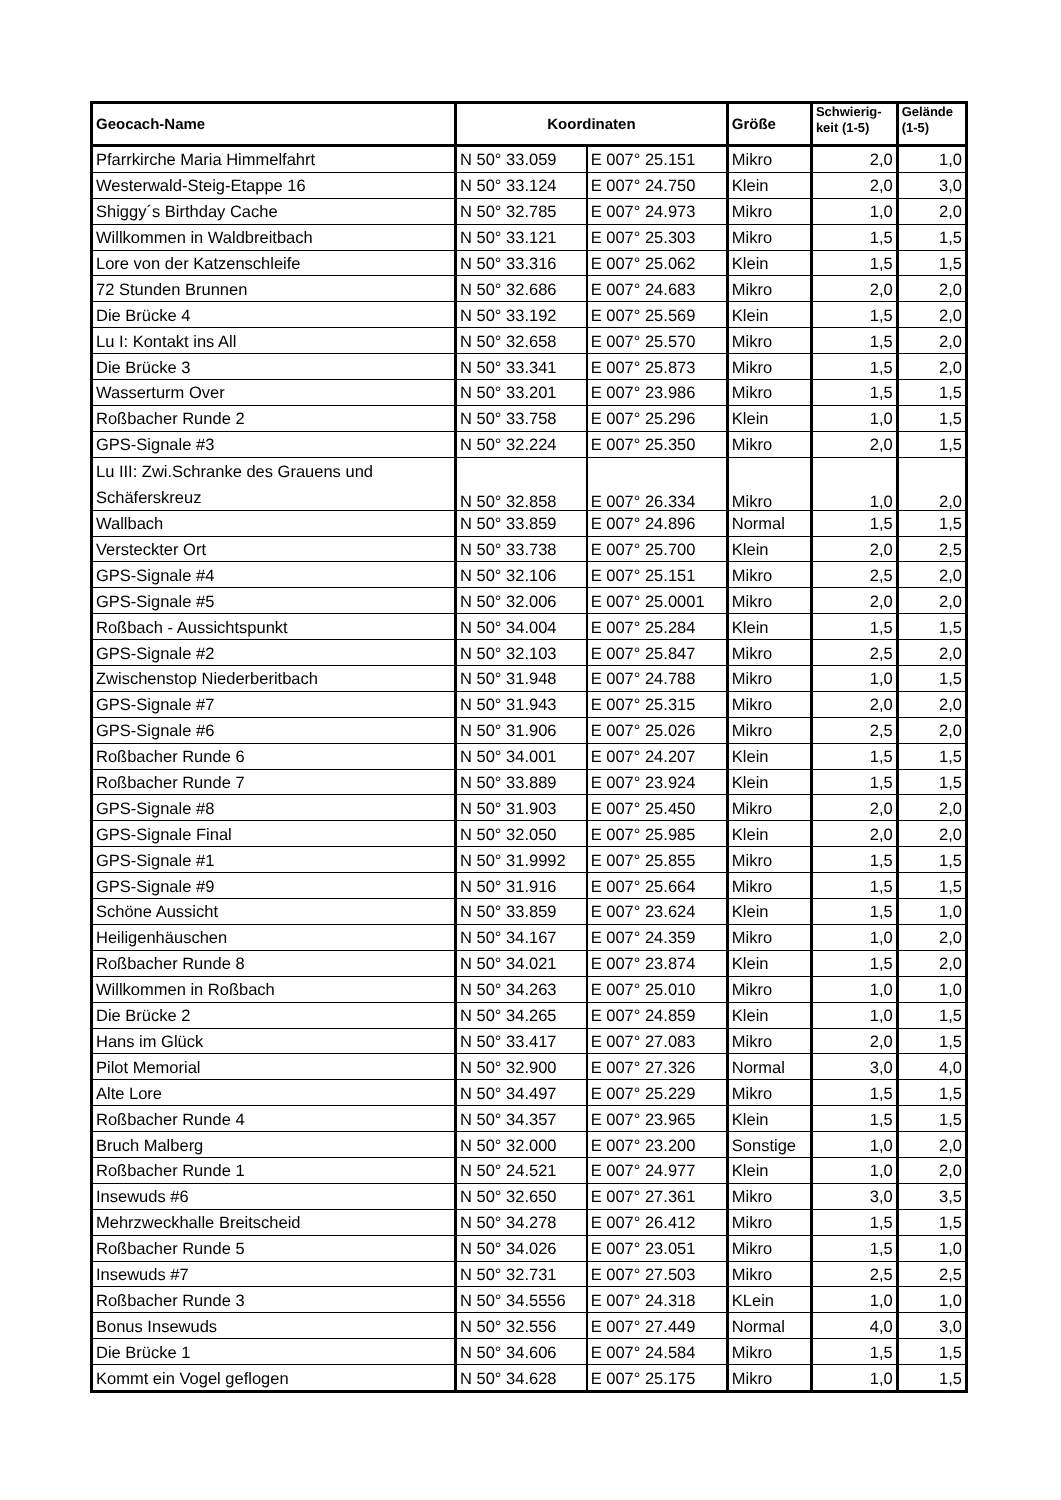| Geocach-Name | Koordinaten | | Größe | Schwierig- keit (1-5) | Gelände (1-5) |
| --- | --- | --- | --- | --- | --- |
| Pfarrkirche Maria Himmelfahrt | N 50° 33.059 | E 007° 25.151 | Mikro | 2,0 | 1,0 |
| Westerwald-Steig-Etappe 16 | N 50° 33.124 | E 007° 24.750 | Klein | 2,0 | 3,0 |
| Shiggy´s Birthday Cache | N 50° 32.785 | E 007° 24.973 | Mikro | 1,0 | 2,0 |
| Willkommen in Waldbreitbach | N 50° 33.121 | E 007° 25.303 | Mikro | 1,5 | 1,5 |
| Lore von der Katzenschleife | N 50° 33.316 | E 007° 25.062 | Klein | 1,5 | 1,5 |
| 72 Stunden Brunnen | N 50° 32.686 | E 007° 24.683 | Mikro | 2,0 | 2,0 |
| Die Brücke 4 | N 50° 33.192 | E 007° 25.569 | Klein | 1,5 | 2,0 |
| Lu I: Kontakt ins All | N 50° 32.658 | E 007° 25.570 | Mikro | 1,5 | 2,0 |
| Die Brücke 3 | N 50° 33.341 | E 007° 25.873 | Mikro | 1,5 | 2,0 |
| Wasserturm Over | N 50° 33.201 | E 007° 23.986 | Mikro | 1,5 | 1,5 |
| Roßbacher Runde 2 | N 50° 33.758 | E 007° 25.296 | Klein | 1,0 | 1,5 |
| GPS-Signale #3 | N 50° 32.224 | E 007° 25.350 | Mikro | 2,0 | 1,5 |
| Lu III: Zwi.Schranke des Grauens und Schäferskreuz | N 50° 32.858 | E 007° 26.334 | Mikro | 1,0 | 2,0 |
| Wallbach | N 50° 33.859 | E 007° 24.896 | Normal | 1,5 | 1,5 |
| Versteckter Ort | N 50° 33.738 | E 007° 25.700 | Klein | 2,0 | 2,5 |
| GPS-Signale #4 | N 50° 32.106 | E 007° 25.151 | Mikro | 2,5 | 2,0 |
| GPS-Signale #5 | N 50° 32.006 | E 007° 25.0001 | Mikro | 2,0 | 2,0 |
| Roßbach - Aussichtspunkt | N 50° 34.004 | E 007° 25.284 | Klein | 1,5 | 1,5 |
| GPS-Signale #2 | N 50° 32.103 | E 007° 25.847 | Mikro | 2,5 | 2,0 |
| Zwischenstop Niederberitbach | N 50° 31.948 | E 007° 24.788 | Mikro | 1,0 | 1,5 |
| GPS-Signale #7 | N 50° 31.943 | E 007° 25.315 | Mikro | 2,0 | 2,0 |
| GPS-Signale #6 | N 50° 31.906 | E 007° 25.026 | Mikro | 2,5 | 2,0 |
| Roßbacher Runde 6 | N 50° 34.001 | E 007° 24.207 | Klein | 1,5 | 1,5 |
| Roßbacher Runde 7 | N 50° 33.889 | E 007° 23.924 | Klein | 1,5 | 1,5 |
| GPS-Signale #8 | N 50° 31.903 | E 007° 25.450 | Mikro | 2,0 | 2,0 |
| GPS-Signale Final | N 50° 32.050 | E 007° 25.985 | Klein | 2,0 | 2,0 |
| GPS-Signale #1 | N 50° 31.9992 | E 007° 25.855 | Mikro | 1,5 | 1,5 |
| GPS-Signale #9 | N 50° 31.916 | E 007° 25.664 | Mikro | 1,5 | 1,5 |
| Schöne Aussicht | N 50° 33.859 | E 007° 23.624 | Klein | 1,5 | 1,0 |
| Heiligenhäuschen | N 50° 34.167 | E 007° 24.359 | Mikro | 1,0 | 2,0 |
| Roßbacher Runde 8 | N 50° 34.021 | E 007° 23.874 | Klein | 1,5 | 2,0 |
| Willkommen in Roßbach | N 50° 34.263 | E 007° 25.010 | Mikro | 1,0 | 1,0 |
| Die Brücke 2 | N 50° 34.265 | E 007° 24.859 | Klein | 1,0 | 1,5 |
| Hans im Glück | N 50° 33.417 | E 007° 27.083 | Mikro | 2,0 | 1,5 |
| Pilot Memorial | N 50° 32.900 | E 007° 27.326 | Normal | 3,0 | 4,0 |
| Alte Lore | N 50° 34.497 | E 007° 25.229 | Mikro | 1,5 | 1,5 |
| Roßbacher Runde 4 | N 50° 34.357 | E 007° 23.965 | Klein | 1,5 | 1,5 |
| Bruch Malberg | N 50° 32.000 | E 007° 23.200 | Sonstige | 1,0 | 2,0 |
| Roßbacher Runde 1 | N 50° 24.521 | E 007° 24.977 | Klein | 1,0 | 2,0 |
| Insewuds #6 | N 50° 32.650 | E 007° 27.361 | Mikro | 3,0 | 3,5 |
| Mehrzweckhalle Breitscheid | N 50° 34.278 | E 007° 26.412 | Mikro | 1,5 | 1,5 |
| Roßbacher Runde 5 | N 50° 34.026 | E 007° 23.051 | Mikro | 1,5 | 1,0 |
| Insewuds #7 | N 50° 32.731 | E 007° 27.503 | Mikro | 2,5 | 2,5 |
| Roßbacher Runde 3 | N 50° 34.5556 | E 007° 24.318 | KLein | 1,0 | 1,0 |
| Bonus Insewuds | N 50° 32.556 | E 007° 27.449 | Normal | 4,0 | 3,0 |
| Die Brücke 1 | N 50° 34.606 | E 007° 24.584 | Mikro | 1,5 | 1,5 |
| Kommt ein Vogel geflogen | N 50° 34.628 | E 007° 25.175 | Mikro | 1,0 | 1,5 |